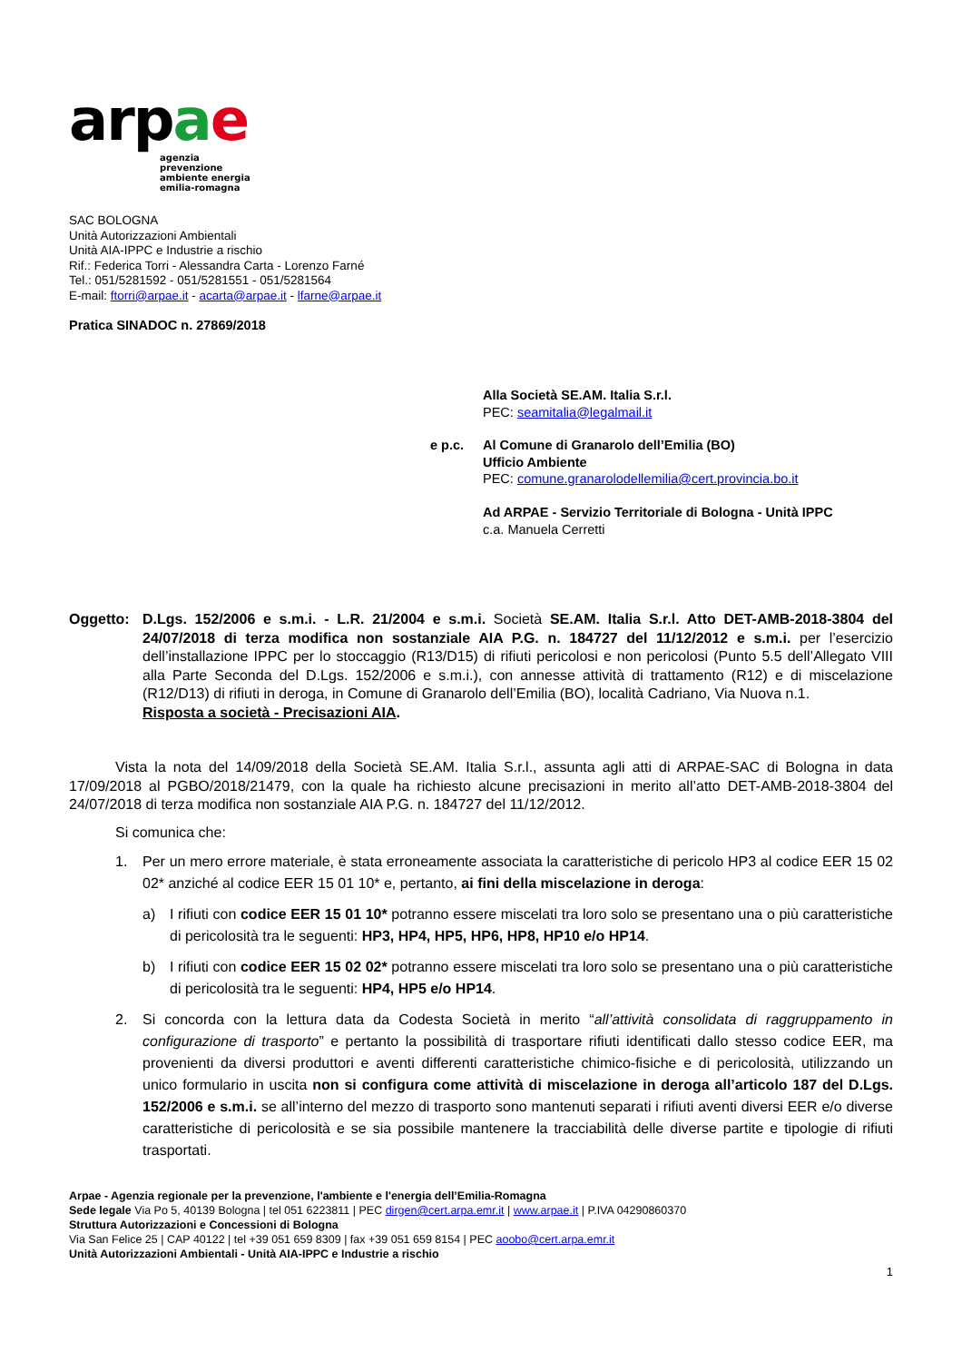ar pae
agenzia
prevenzione
ambiente energia
emilia-romagna
SAC BOLOGNA
Unità Autorizzazioni Ambientali
Unità AIA-IPPC e Industrie a rischio
Rif.: Federica Torri - Alessandra Carta - Lorenzo Farné
Tel.: 051/5281592 - 051/5281551 - 051/5281564
E-mail: ftorri@arpae.it - acarta@arpae.it - lfarne@arpae.it
Pratica SINADOC n. 27869/2018
Alla Società SE.AM. Italia S.r.l.
PEC: seamitalia@legalmail.it
e p.c. Al Comune di Granarolo dell’Emilia (BO)
Ufficio Ambiente
PEC: comune.granarolodellemilia@cert.provincia.bo.it
Ad ARPAE - Servizio Territoriale di Bologna - Unità IPPC
c.a. Manuela Cerretti
Oggetto: D.Lgs. 152/2006 e s.m.i. - L.R. 21/2004 e s.m.i. Società SE.AM. Italia S.r.l. Atto DET-AMB-2018-3804 del 24/07/2018 di terza modifica non sostanziale AIA P.G. n. 184727 del 11/12/2012 e s.m.i. per l’esercizio dell’installazione IPPC per lo stoccaggio (R13/D15) di rifiuti pericolosi e non pericolosi (Punto 5.5 dell’Allegato VIII alla Parte Seconda del D.Lgs. 152/2006 e s.m.i.), con annesse attività di trattamento (R12) e di miscelazione (R12/D13) di rifiuti in deroga, in Comune di Granarolo dell’Emilia (BO), località Cadriano, Via Nuova n.1.
Risposta a società - Precisazioni AIA.
Vista la nota del 14/09/2018 della Società SE.AM. Italia S.r.l., assunta agli atti di ARPAE-SAC di Bologna in data 17/09/2018 al PGBO/2018/21479, con la quale ha richiesto alcune precisazioni in merito all’atto DET-AMB-2018-3804 del 24/07/2018 di terza modifica non sostanziale AIA P.G. n. 184727 del 11/12/2012.
Si comunica che:
1. Per un mero errore materiale, è stata erroneamente associata la caratteristiche di pericolo HP3 al codice EER 15 02 02* anziché al codice EER 15 01 10* e, pertanto, ai fini della miscelazione in deroga:
a) I rifiuti con codice EER 15 01 10* potranno essere miscelati tra loro solo se presentano una o più caratteristiche di pericolosità tra le seguenti: HP3, HP4, HP5, HP6, HP8, HP10 e/o HP14.
b) I rifiuti con codice EER 15 02 02* potranno essere miscelati tra loro solo se presentano una o più caratteristiche di pericolosità tra le seguenti: HP4, HP5 e/o HP14.
2. Si concorda con la lettura data da Codesta Società in merito “all’attività consolidata di raggruppamento in configurazione di trasporto” e pertanto la possibilità di trasportare rifiuti identificati dallo stesso codice EER, ma provenienti da diversi produttori e aventi differenti caratteristiche chimico-fisiche e di pericolosità, utilizzando un unico formulario in uscita non si configura come attività di miscelazione in deroga all’articolo 187 del D.Lgs. 152/2006 e s.m.i. se all’interno del mezzo di trasporto sono mantenuti separati i rifiuti aventi diversi EER e/o diverse caratteristiche di pericolosità e se sia possibile mantenere la tracciabilità delle diverse partite e tipologie di rifiuti trasportati.
Arpae - Agenzia regionale per la prevenzione, l'ambiente e l'energia dell’Emilia-Romagna
Sede legale Via Po 5, 40139 Bologna | tel 051 6223811 | PEC dirgen@cert.arpa.emr.it | www.arpae.it | P.IVA 04290860370
Struttura Autorizzazioni e Concessioni di Bologna
Via San Felice 25 | CAP 40122 | tel +39 051 659 8309 | fax +39 051 659 8154 | PEC aoobo@cert.arpa.emr.it
Unità Autorizzazioni Ambientali - Unità AIA-IPPC e Industrie a rischio
1